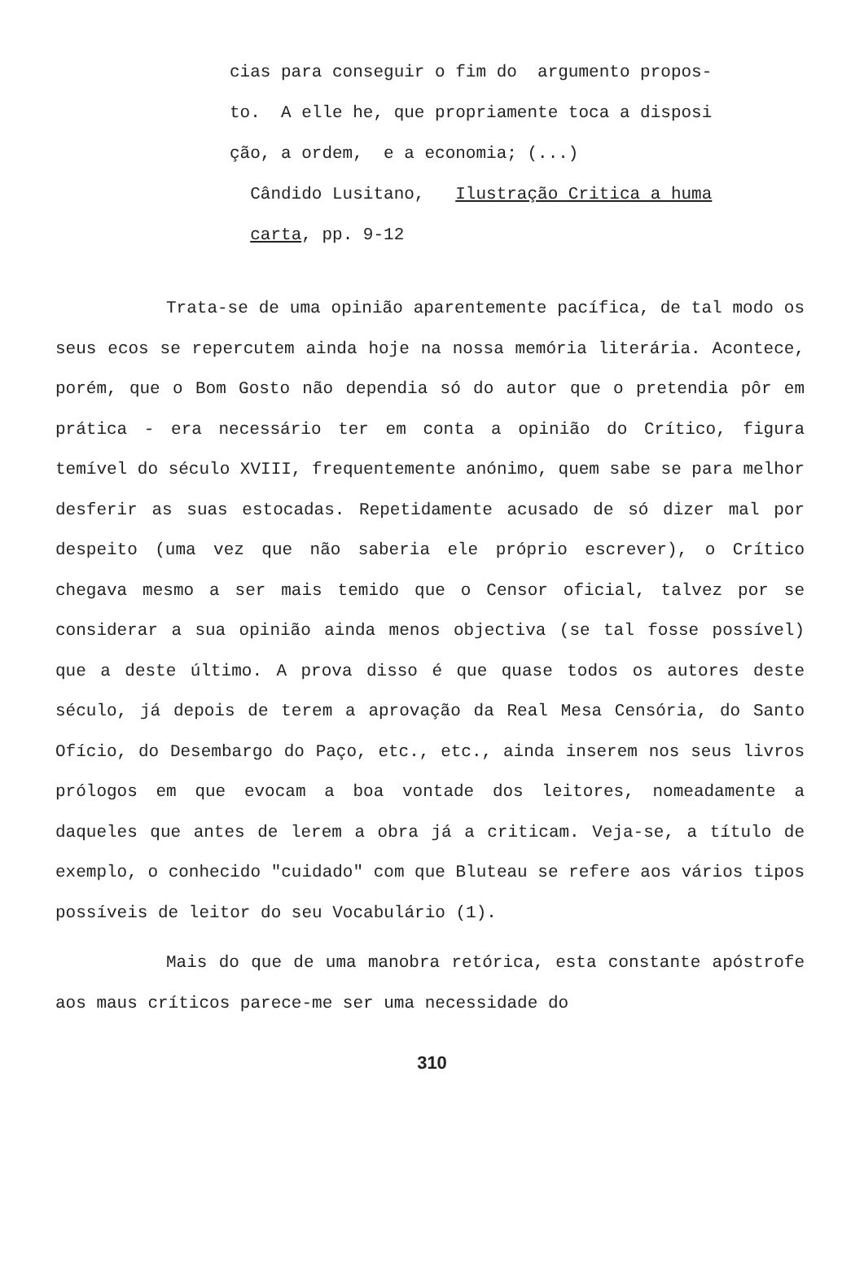cias para conseguir o fim do argumento propos- to. A elle he, que propriamente toca a disposi ção, a ordem, e a economia; (...) Cândido Lusitano, Ilustração Critica a huma carta, pp. 9-12
Trata-se de uma opinião aparentemente pacífica, de tal modo os seus ecos se repercutem ainda hoje na nossa memória literária. Acontece, porém, que o Bom Gosto não dependia só do autor que o pretendia pôr em prática - era necessário ter em conta a opinião do Crítico, figura temível do século XVIII, frequentemente anónimo, quem sabe se para melhor desferir as suas estocadas. Repetidamente acusado de só dizer mal por despeito (uma vez que não saberia ele próprio escrever), o Crítico chegava mesmo a ser mais temido que o Censor oficial, talvez por se considerar a sua opinião ainda menos objectiva (se tal fosse possível) que a deste último. A prova disso é que quase todos os autores deste século, já depois de terem a aprovação da Real Mesa Censória, do Santo Ofício, do Desembargo do Paço, etc., etc., ainda inserem nos seus livros prólogos em que evocam a boa vontade dos leitores, nomeadamente a daqueles que antes de lerem a obra já a criticam. Veja-se, a título de exemplo, o conhecido "cuidado" com que Bluteau se refere aos vários tipos possíveis de leitor do seu Vocabulário (1).
Mais do que de uma manobra retórica, esta constante apóstrofe aos maus críticos parece-me ser uma necessidade do
310